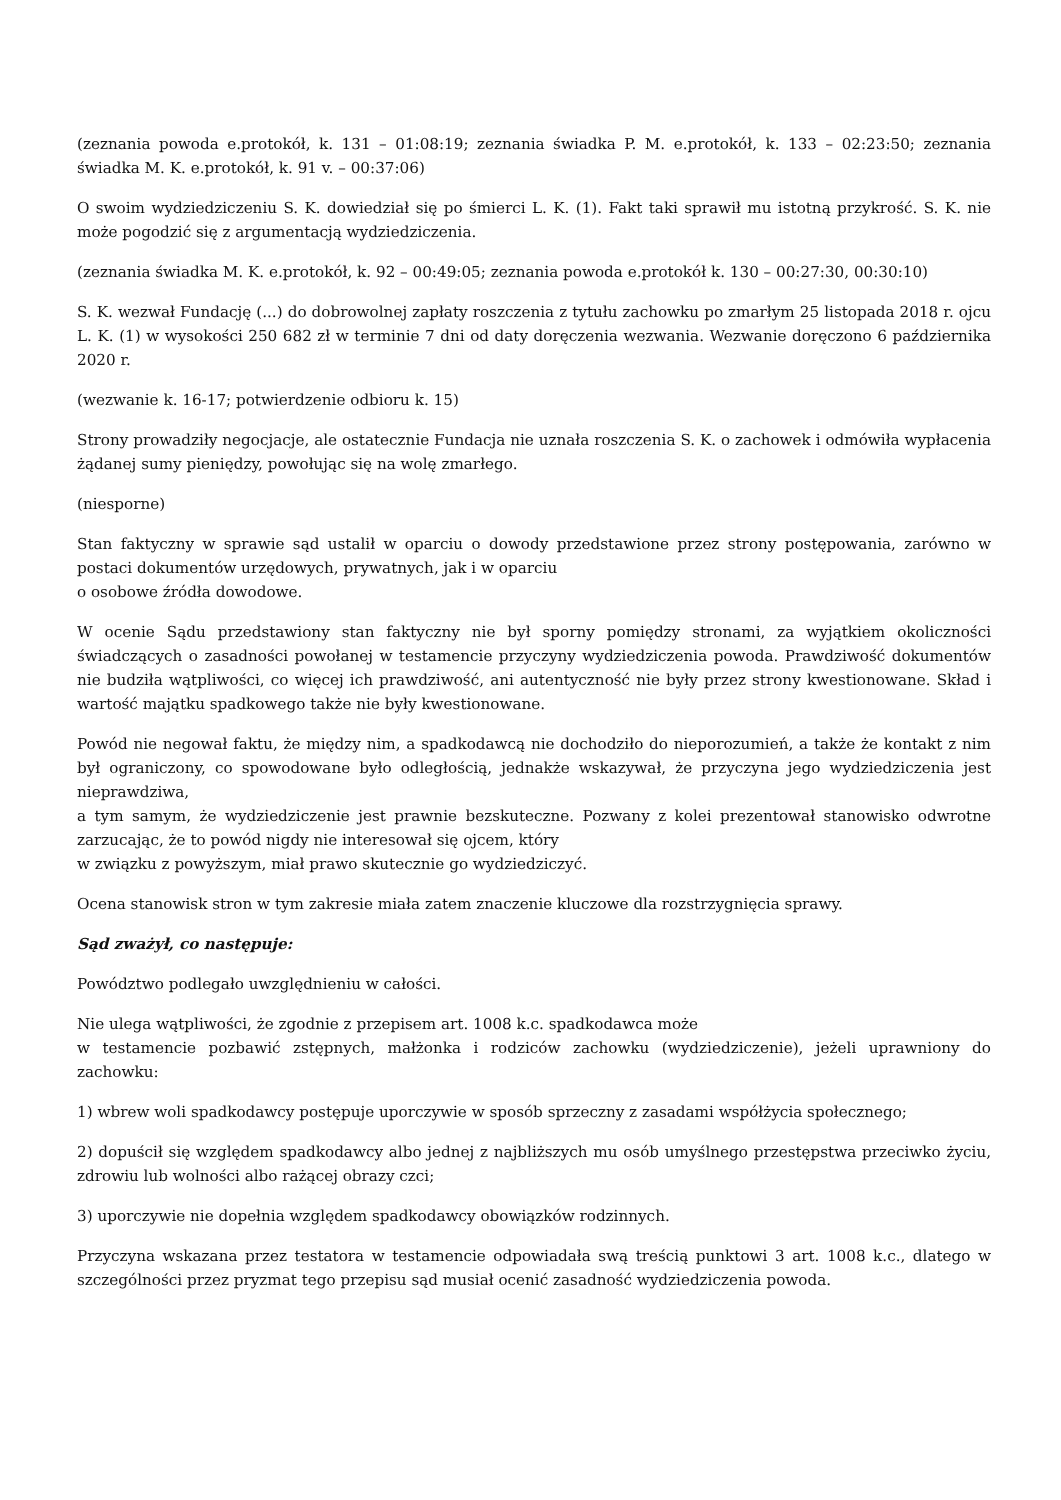(zeznania powoda e.protokół, k. 131 – 01:08:19; zeznania świadka P. M. e.protokół, k. 133 – 02:23:50; zeznania świadka M. K. e.protokół, k. 91 v. – 00:37:06)
O swoim wydziedziczeniu S. K. dowiedział się po śmierci L. K. (1). Fakt taki sprawił mu istotną przykrość. S. K. nie może pogodzić się z argumentacją wydziedziczenia.
(zeznania świadka M. K. e.protokół, k. 92 – 00:49:05; zeznania powoda e.protokół k. 130 – 00:27:30, 00:30:10)
S. K. wezwał Fundację (...) do dobrowolnej zapłaty roszczenia z tytułu zachowku po zmarłym 25 listopada 2018 r. ojcu L. K. (1) w wysokości 250 682 zł w terminie 7 dni od daty doręczenia wezwania. Wezwanie doręczono 6 października 2020 r.
(wezwanie k. 16-17; potwierdzenie odbioru k. 15)
Strony prowadziły negocjacje, ale ostatecznie Fundacja nie uznała roszczenia S. K. o zachowek i odmówiła wypłacenia żądanej sumy pieniędzy, powołując się na wolę zmarłego.
(niesporne)
Stan faktyczny w sprawie sąd ustalił w oparciu o dowody przedstawione przez strony postępowania, zarówno w postaci dokumentów urzędowych, prywatnych, jak i w oparciu
o osobowe źródła dowodowe.
W ocenie Sądu przedstawiony stan faktyczny nie był sporny pomiędzy stronami, za wyjątkiem okoliczności świadczących o zasadności powołanej w testamencie przyczyny wydziedziczenia powoda. Prawdziwość dokumentów nie budziła wątpliwości, co więcej ich prawdziwość, ani autentyczność nie były przez strony kwestionowane. Skład i wartość majątku spadkowego także nie były kwestionowane.
Powód nie negował faktu, że między nim, a spadkodawcą nie dochodziło do nieporozumień, a także że kontakt z nim był ograniczony, co spowodowane było odległością, jednakże wskazywał, że przyczyna jego wydziedziczenia jest nieprawdziwa,
a tym samym, że wydziedziczenie jest prawnie bezskuteczne. Pozwany z kolei prezentował stanowisko odwrotne zarzucając, że to powód nigdy nie interesował się ojcem, który
w związku z powyższym, miał prawo skutecznie go wydziedziczyć.
Ocena stanowisk stron w tym zakresie miała zatem znaczenie kluczowe dla rozstrzygnięcia sprawy.
Sąd zważył, co następuje:
Powództwo podlegało uwzględnieniu w całości.
Nie ulega wątpliwości, że zgodnie z przepisem art. 1008 k.c. spadkodawca może
w testamencie pozbawić zstępnych, małżonka i rodziców zachowku (wydziedziczenie), jeżeli uprawniony do zachowku:
1) wbrew woli spadkodawcy postępuje uporczywie w sposób sprzeczny z zasadami współżycia społecznego;
2) dopuścił się względem spadkodawcy albo jednej z najbliższych mu osób umyślnego przestępstwa przeciwko życiu, zdrowiu lub wolności albo rażącej obrazy czci;
3) uporczywie nie dopełnia względem spadkodawcy obowiązków rodzinnych.
Przyczyna wskazana przez testatora w testamencie odpowiadała swą treścią punktowi 3 art. 1008 k.c., dlatego w szczególności przez pryzmat tego przepisu sąd musiał ocenić zasadność wydziedziczenia powoda.